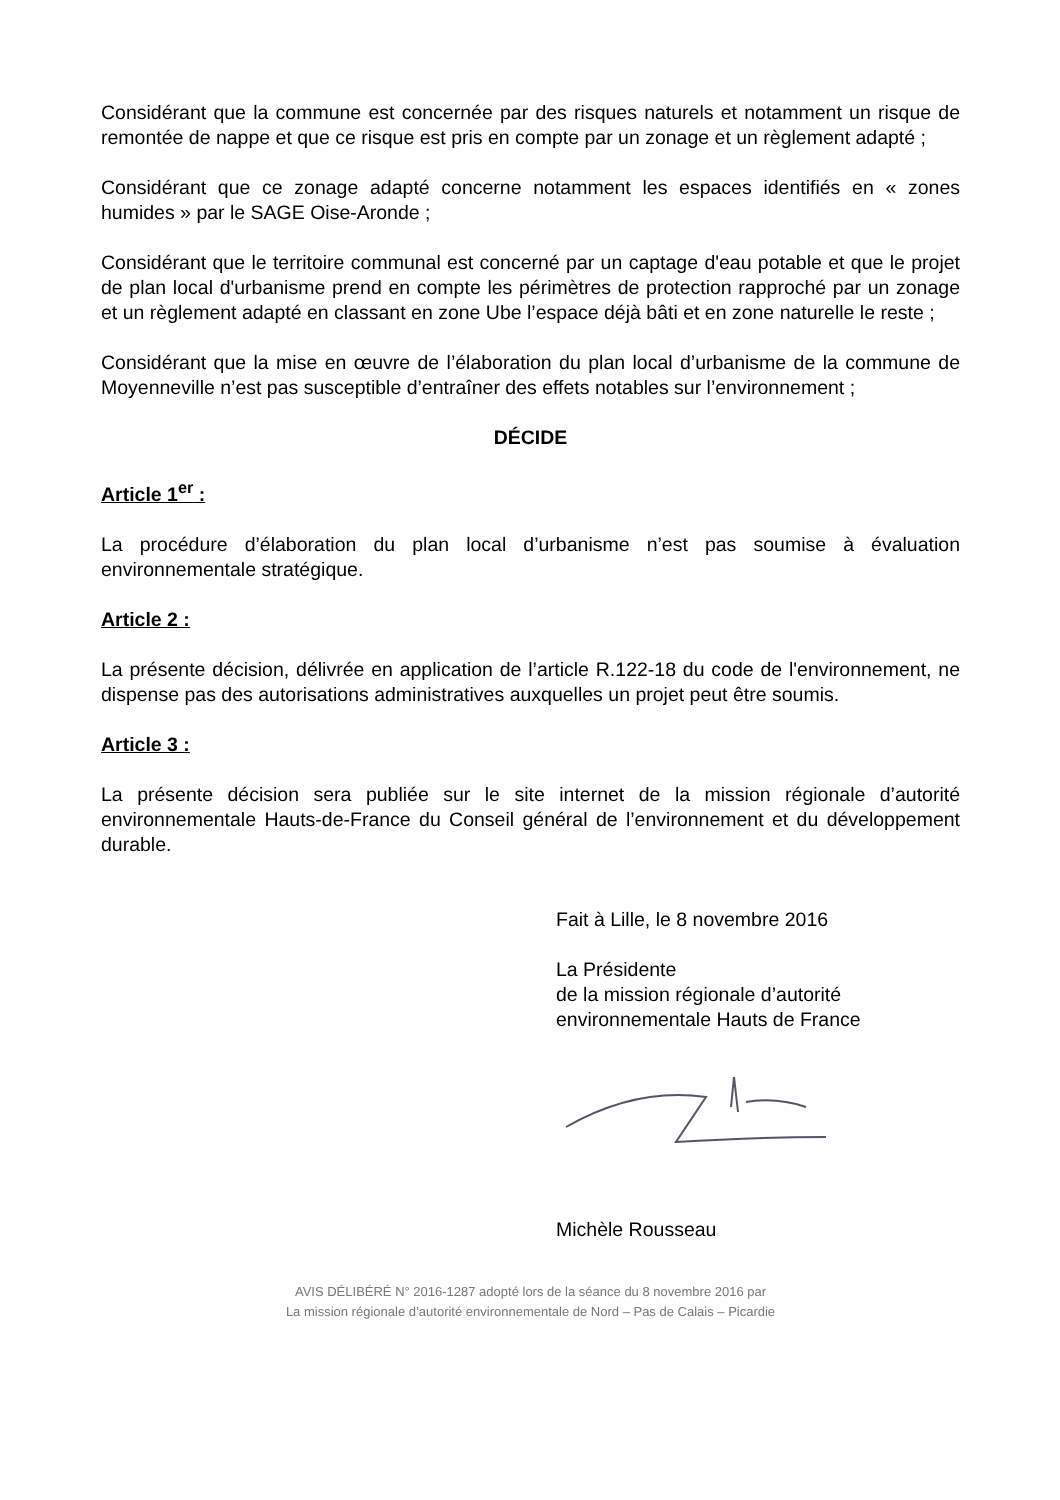Considérant que la commune est concernée par des risques naturels et notamment un risque de remontée de nappe et que ce risque est pris en compte par un zonage et un règlement adapté ;
Considérant que ce zonage adapté concerne notamment les espaces identifiés en « zones humides » par le SAGE Oise-Aronde ;
Considérant que le territoire communal est concerné par un captage d'eau potable et que le projet de plan local d'urbanisme prend en compte les périmètres de protection rapproché par un zonage et un règlement adapté en classant en zone Ube l’espace déjà bâti et en zone naturelle le reste ;
Considérant que la mise en œuvre de l’élaboration du plan local d’urbanisme de la commune de Moyenneville n’est pas susceptible d’entraîner des effets notables sur l’environnement ;
DÉCIDE
Article 1<sup>er</sup> :
La procédure d’élaboration du plan local d’urbanisme n’est pas soumise à évaluation environnementale stratégique.
Article 2 :
La présente décision, délivrée en application de l’article R.122-18 du code de l'environnement, ne dispense pas des autorisations administratives auxquelles un projet peut être soumis.
Article 3 :
La présente décision sera publiée sur le site internet de la mission régionale d’autorité environnementale Hauts-de-France du Conseil général de l’environnement et du développement durable.
Fait à Lille, le 8 novembre 2016
La Présidente
de la mission régionale d’autorité
environnementale Hauts de France
Michèle Rousseau
AVIS DÉLIBÉRÉ N° 2016-1287 adopté lors de la séance du 8 novembre 2016 par
La mission régionale d’autorité environnementale de Nord – Pas de Calais – Picardie